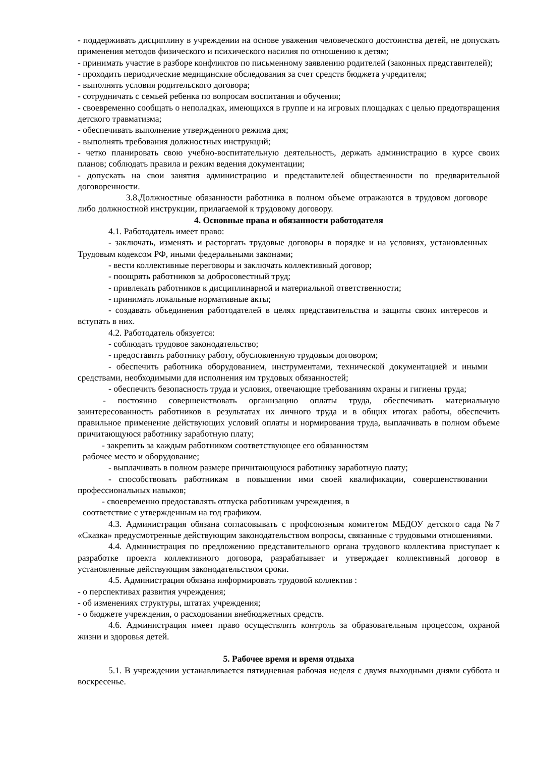- поддерживать дисциплину в учреждении на основе уважения человеческого достоинства детей, не допускать применения методов физического и психического насилия по отношению к детям;
- принимать участие в разборе конфликтов по письменному заявлению родителей (законных представителей);
- проходить периодические медицинские обследования за счет средств бюджета учредителя;
- выполнять условия родительского договора;
- сотрудничать с семьей ребенка по вопросам воспитания и обучения;
- своевременно сообщать о неполадках, имеющихся в группе и на игровых площадках с целью предотвращения детского травматизма;
- обеспечивать выполнение утвержденного режима дня;
- выполнять требования должностных инструкций;
- четко планировать свою учебно-воспитательную деятельность, держать администрацию в курсе своих планов; соблюдать правила и режим ведения документации;
- допускать на свои занятия администрацию и представителей общественности по предварительной договоренности.
3.8.Должностные обязанности работника в полном объеме отражаются в трудовом договоре либо должностной инструкции, прилагаемой к трудовому договору.
4. Основные права и обязанности работодателя
4.1. Работодатель имеет право:
- заключать, изменять и расторгать трудовые договоры в порядке и на условиях, установленных Трудовым кодексом РФ, иными федеральными законами;
- вести коллективные переговоры и заключать коллективный договор;
- поощрять работников за добросовестный труд;
- привлекать работников к дисциплинарной и материальной ответственности;
- принимать локальные нормативные акты;
- создавать объединения работодателей в целях представительства и защиты своих интересов и вступать в них.
4.2. Работодатель обязуется:
- соблюдать трудовое законодательство;
- предоставить работнику работу, обусловленную трудовым договором;
- обеспечить работника оборудованием, инструментами, технической документацией и иными средствами, необходимыми для исполнения им трудовых обязанностей;
- обеспечить безопасность труда и условия, отвечающие требованиям охраны и гигиены труда;
- постоянно совершенствовать организацию оплаты труда, обеспечивать материальную заинтересованность работников в результатах их личного труда и в общих итогах работы, обеспечить правильное применение действующих условий оплаты и нормирования труда, выплачивать в полном объеме причитающуюся работнику заработную плату;
- закрепить за каждым работником соответствующее его обязанностям
рабочее место и оборудование;
- выплачивать в полном размере причитающуюся работнику заработную плату;
- способствовать работникам в повышении ими своей квалификации, совершенствовании профессиональных навыков;
- своевременно предоставлять отпуска работникам учреждения, в
соответствие с утвержденным на год графиком.
4.3. Администрация обязана согласовывать с профсоюзным комитетом МБДОУ детского сада №7 «Сказка» предусмотренные действующим законодательством вопросы, связанные с трудовыми отношениями.
4.4. Администрация по предложению представительного органа трудового коллектива приступает к разработке проекта коллективного договора, разрабатывает и утверждает коллективный договор в установленные действующим законодательством сроки.
4.5. Администрация обязана информировать трудовой коллектив :
- о перспективах развития учреждения;
- об изменениях структуры, штатах учреждения;
- о бюджете учреждения, о расходовании внебюджетных средств.
4.6. Администрация имеет право осуществлять контроль за образовательным процессом, охраной жизни и здоровья детей.
5. Рабочее время и время отдыха
5.1. В учреждении устанавливается пятидневная рабочая неделя с двумя выходными днями суббота и воскресенье.